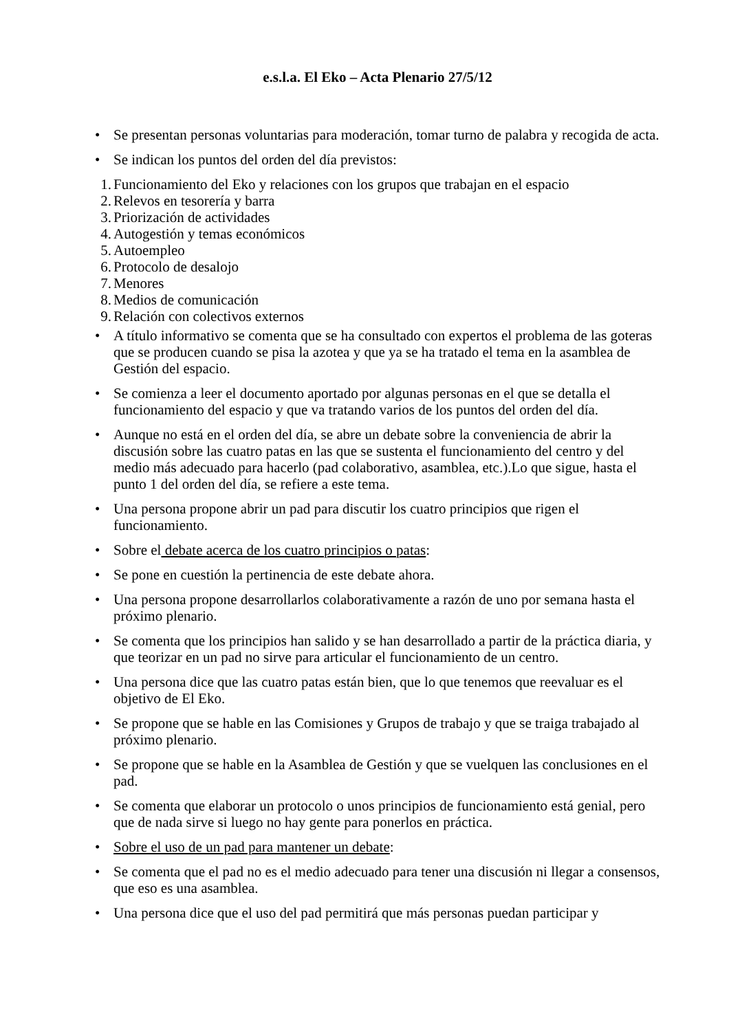e.s.l.a. El Eko – Acta Plenario 27/5/12
• Se presentan personas voluntarias para moderación, tomar turno de palabra y recogida de acta.
• Se indican los puntos del orden del día previstos:
1. Funcionamiento del Eko y relaciones con los grupos que trabajan en el espacio
2. Relevos en tesorería y barra
3. Priorización de actividades
4. Autogestión y temas económicos
5. Autoempleo
6. Protocolo de desalojo
7. Menores
8. Medios de comunicación
9. Relación con colectivos externos
• A título informativo se comenta que se ha consultado con expertos el problema de las goteras que se producen cuando se pisa la azotea y que ya se ha tratado el tema en la asamblea de Gestión del espacio.
• Se comienza a leer el documento aportado por algunas personas en el que se detalla el funcionamiento del espacio y que va tratando varios de los puntos del orden del día.
• Aunque no está en el orden del día, se abre un debate sobre la conveniencia de abrir la discusión sobre las cuatro patas en las que se sustenta el funcionamiento del centro y del medio más adecuado para hacerlo (pad colaborativo, asamblea, etc.).Lo que sigue, hasta el punto 1 del orden del día, se refiere a este tema.
• Una persona propone abrir un pad para discutir los cuatro principios que rigen el funcionamiento.
• Sobre el debate acerca de los cuatro principios o patas:
• Se pone en cuestión la pertinencia de este debate ahora.
• Una persona propone desarrollarlos colaborativamente a razón de uno por semana hasta el próximo plenario.
• Se comenta que los principios han salido y se han desarrollado a partir de la práctica diaria, y que teorizar en un pad no sirve para articular el funcionamiento de un centro.
• Una persona dice que las cuatro patas están bien, que lo que tenemos que reevaluar es el objetivo de El Eko.
• Se propone que se hable en las Comisiones y Grupos de trabajo y que se traiga trabajado al próximo plenario.
• Se propone que se hable en la Asamblea de Gestión y que se vuelquen las conclusiones en el pad.
• Se comenta que elaborar un protocolo o unos principios de funcionamiento está genial, pero que de nada sirve si luego no hay gente para ponerlos en práctica.
• Sobre el uso de un pad para mantener un debate:
• Se comenta que el pad no es el medio adecuado para tener una discusión ni llegar a consensos, que eso es una asamblea.
• Una persona dice que el uso del pad permitirá que más personas puedan participar y